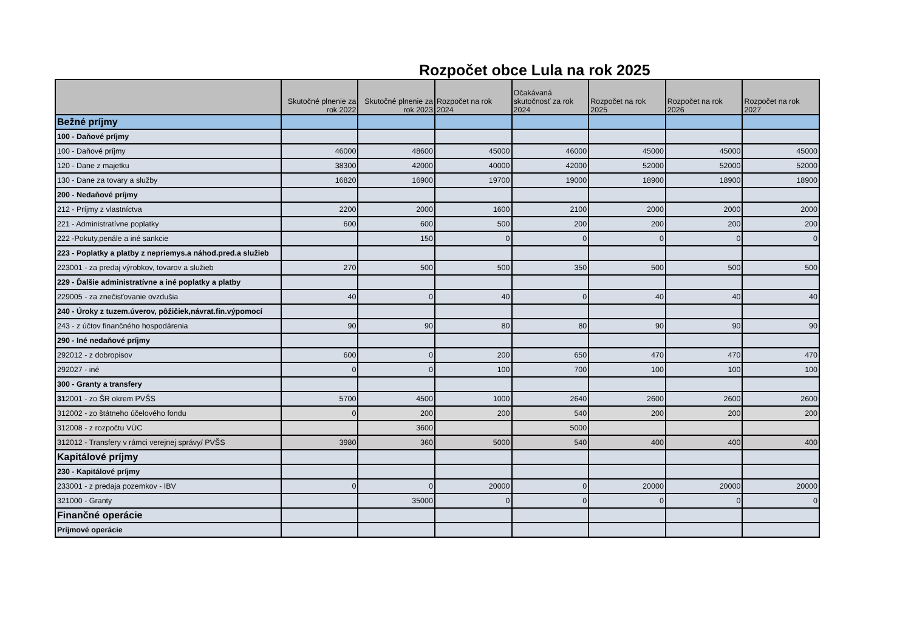Rozpočet obce Lula na rok 2025
| | Skutočné plnenie za rok 2022 | Skutočné plnenie za rok 2023 | Rozpočet na rok 2024 | Očakávaná skutočnosť za rok 2024 | Rozpočet na rok 2025 | Rozpočet na rok 2026 | Rozpočet na rok 2027 |
| --- | --- | --- | --- | --- | --- | --- | --- |
| Bežné príjmy | | | | | | | |
| 100 - Daňové príjmy | | | | | | | |
| 100 - Daňové príjmy | 46000 | 48600 | 45000 | 46000 | 45000 | 45000 | 45000 |
| 120 - Dane z majetku | 38300 | 42000 | 40000 | 42000 | 52000 | 52000 | 52000 |
| 130 - Dane za tovary a služby | 16820 | 16900 | 19700 | 19000 | 18900 | 18900 | 18900 |
| 200 - Nedaňové príjmy | | | | | | | |
| 212 - Príjmy z vlastníctva | 2200 | 2000 | 1600 | 2100 | 2000 | 2000 | 2000 |
| 221 - Administratívne poplatky | 600 | 600 | 500 | 200 | 200 | 200 | 200 |
| 222 -Pokuty,penále a iné sankcie | | 150 | 0 | 0 | 0 | 0 | 0 |
| 223 - Poplatky a platby z nepriemys.a náhod.pred.a služieb | | | | | | | |
| 223001 - za predaj výrobkov, tovarov a služieb | 270 | 500 | 500 | 350 | 500 | 500 | 500 |
| 229 - Ďalšie administratívne a iné poplatky a platby | | | | | | | |
| 229005 - za znečisťovanie ovzdušia | 40 | 0 | 40 | 0 | 40 | 40 | 40 |
| 240 - Úroky z tuzem.úverov, pôžičiek,návrat.fin.výpomocí | | | | | | | |
| 243 - z účtov finančného hospodárenia | 90 | 90 | 80 | 80 | 90 | 90 | 90 |
| 290 - Iné nedaňové príjmy | | | | | | | |
| 292012 - z dobropisov | 600 | 0 | 200 | 650 | 470 | 470 | 470 |
| 292027 - iné | 0 | 0 | 100 | 700 | 100 | 100 | 100 |
| 300 - Granty a transfery | | | | | | | |
| 31 2001 - zo ŠR okrem PVŠS | 5700 | 4500 | 1000 | 2640 | 2600 | 2600 | 2600 |
| 312002 - zo štátneho účelového fondu | 0 | 200 | 200 | 540 | 200 | 200 | 200 |
| 312008 - z rozpočtu VÚC | | 3600 | | 5000 | | | |
| 312012 - Transfery v rámci verejnej správy/ PVŠS | 3980 | 360 | 5000 | 540 | 400 | 400 | 400 |
| Kapitálové príjmy | | | | | | | |
| 230 - Kapitálové príjmy | | | | | | | |
| 233001 - z predaja pozemkov - IBV | 0 | 0 | 20000 | 0 | 20000 | 20000 | 20000 |
| 321000 - Granty | | 35000 | 0 | 0 | 0 | 0 | 0 |
| Finančné operácie | | | | | | | |
| Príjmové operácie | | | | | | | |